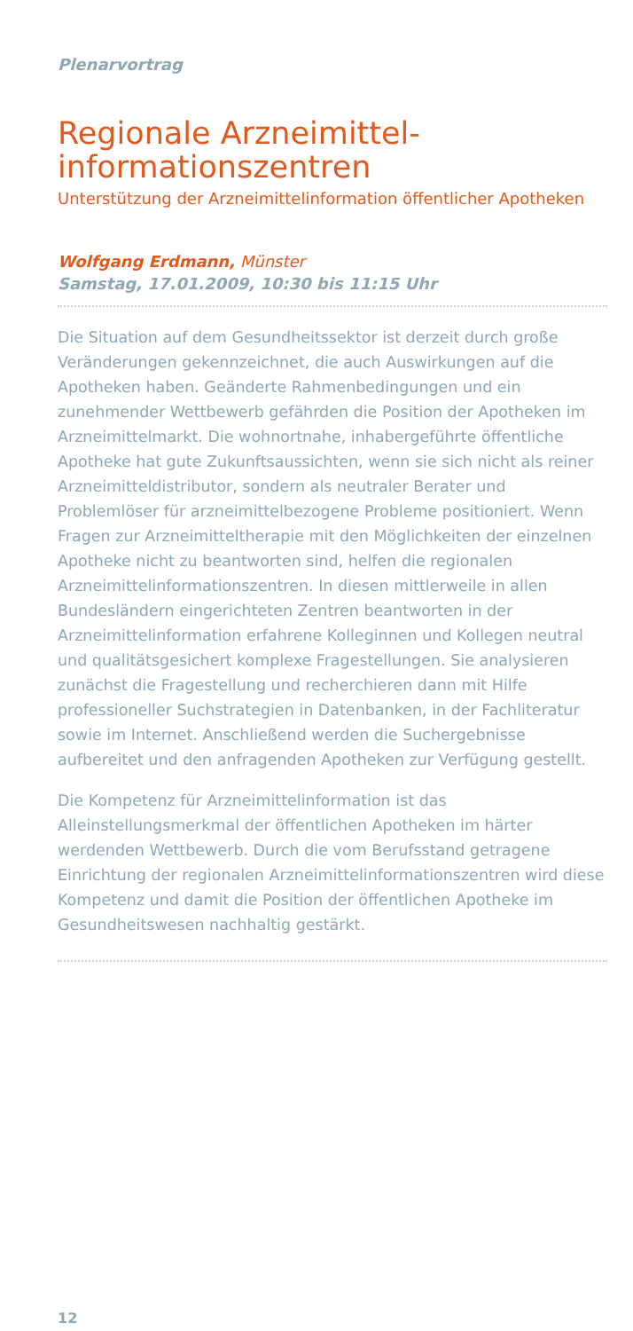Plenarvortrag
Regionale Arzneimittel-
informationszentren
Unterstützung der Arzneimittelinformation öffentlicher Apotheken
Wolfgang Erdmann, Münster
Samstag, 17.01.2009, 10:30 bis 11:15 Uhr
Die Situation auf dem Gesundheitssektor ist derzeit durch große Veränderungen gekennzeichnet, die auch Auswirkungen auf die Apotheken haben. Geänderte Rahmenbedingungen und ein zunehmender Wettbewerb gefährden die Position der Apotheken im Arzneimittelmarkt. Die wohnortnahe, inhabergeführte öffentliche Apotheke hat gute Zukunftsaussichten, wenn sie sich nicht als reiner Arzneimitteldistributor, sondern als neutraler Berater und Problemlöser für arzneimittelbezogene Probleme positioniert. Wenn Fragen zur Arzneimitteltherapie mit den Möglichkeiten der einzelnen Apotheke nicht zu beantworten sind, helfen die regionalen Arzneimittelinformationszentren. In diesen mittlerweile in allen Bundesländern eingerichteten Zentren beantworten in der Arzneimittelinformation erfahrene Kolleginnen und Kollegen neutral und qualitätsgesichert komplexe Fragestellungen. Sie analysieren zunächst die Fragestellung und recherchieren dann mit Hilfe professioneller Suchstrategien in Datenbanken, in der Fachliteratur sowie im Internet. Anschließend werden die Suchergebnisse aufbereitet und den anfragenden Apotheken zur Verfügung gestellt.
Die Kompetenz für Arzneimittelinformation ist das Alleinstellungsmerkmal der öffentlichen Apotheken im härter werdenden Wettbewerb. Durch die vom Berufsstand getragene Einrichtung der regionalen Arzneimittelinformationszentren wird diese Kompetenz und damit die Position der öffentlichen Apotheke im Gesundheitswesen nachhaltig gestärkt.
12